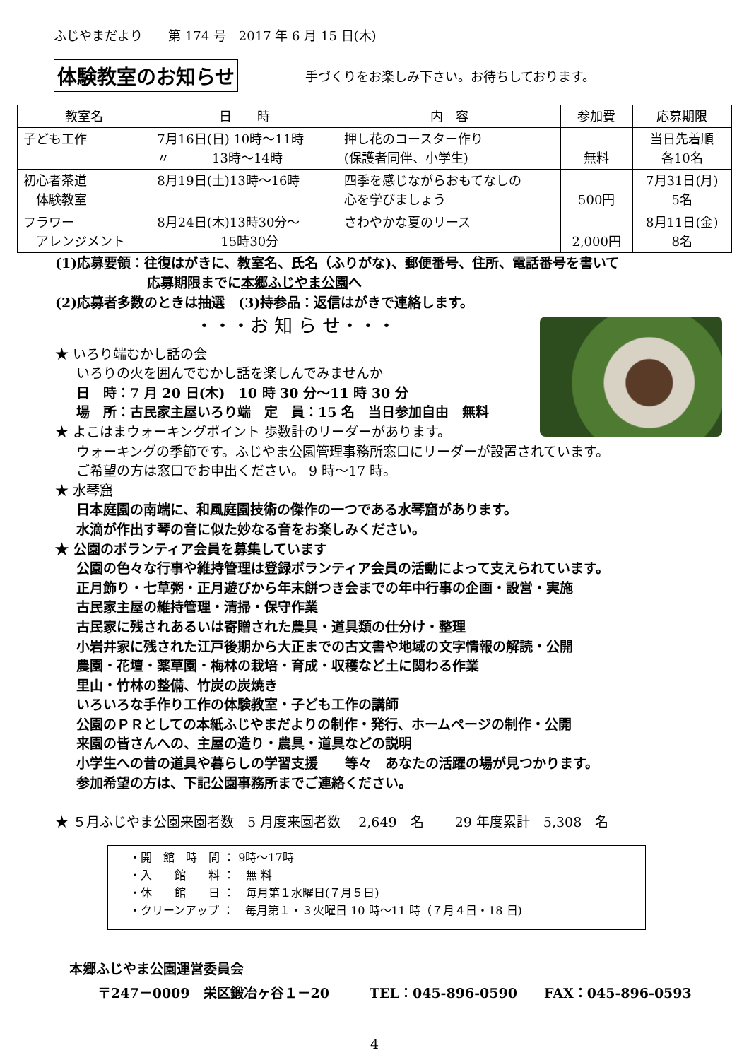ふじやまだより　　第 174 号　2017 年 6 月 15 日(木)
体験教室のお知らせ 手づくりをお楽しみ下さい。お待ちしております。
| 教室名 | 日 時 | 内 容 | 参加費 | 応募期限 |
| --- | --- | --- | --- | --- |
| 子ども工作 | 7月16日(日) 10時～11時 〃 13時～14時 | 押し花のコースター作り (保護者同伴、小学生) | 無料 | 当日先着順 各10名 |
| 初心者茶道 体験教室 | 8月19日(土)13時～16時 | 四季を感じながらおもてなしの 心を学びましょう | 500円 | 7月31日(月) 5名 |
| フラワー アレンジメント | 8月24日(木)13時30分～ 15時30分 | さわやかな夏のリース | 2,000円 | 8月11日(金) 8名 |
(1)応募要領：往復はがきに、教室名、氏名（ふりがな)、郵便番号、住所、電話番号を書いて
応募期限までに本郷ふじやま公園へ
(2)応募者多数のときは抽選　(3)持参品：返信はがきで連絡します。
・・・お 知 ら せ・・・
★ いろり端むかし話の会
いろりの火を囲んでむかし話を楽しんでみませんか
日　時：7 月 20 日(木)　10 時 30 分～11 時 30 分
場　所：古民家主屋いろり端　定　員：15 名　当日参加自由　無料
★ よこはまウォーキングポイント 歩数計のリーダーがあります。
ウォーキングの季節です。ふじやま公園管理事務所窓口にリーダーが設置されています。
ご希望の方は窓口でお申出ください。 9 時～17 時。
★ 水琴窟
日本庭園の南端に、和風庭園技術の傑作の一つである水琴窟があります。
水滴が作出す琴の音に似た妙なる音をお楽しみください。
★ 公園のボランティア会員を募集しています
公園の色々な行事や維持管理は登録ボランティア会員の活動によって支えられています。
正月飾り・七草粥・正月遊びから年末餅つき会までの年中行事の企画・設営・実施
古民家主屋の維持管理・清掃・保守作業
古民家に残されあるいは寄贈された農具・道具類の仕分け・整理
小岩井家に残された江戸後期から大正までの古文書や地域の文字情報の解読・公開
農園・花壇・薬草園・梅林の栽培・育成・収穫など土に関わる作業
里山・竹林の整備、竹炭の炭焼き
いろいろな手作り工作の体験教室・子ども工作の講師
公園のＰＲとしての本紙ふじやまだよりの制作・発行、ホームページの制作・公開
来園の皆さんへの、主屋の造り・農具・道具などの説明
小学生への昔の道具や暮らしの学習支援　　等々　あなたの活躍の場が見つかります。
参加希望の方は、下記公園事務所までご連絡ください。
★ ５月ふじやま公園来園者数　5 月度来園者数　 2,649　名　　 29 年度累計　5,308　名
・開　館　時　間 ： 9時～17時
・入　　館　　料 ：　無 料
・休　　館　　日 ：　毎月第１水曜日(７月５日)
・クリーンアップ ：　毎月第１・３火曜日 10 時～11 時（７月４日・18 日)
本郷ふじやま公園運営委員会
〒247－0009　栄区鍛冶ヶ谷１－20　　　TEL：045-896-0590　　FAX：045-896-0593
4